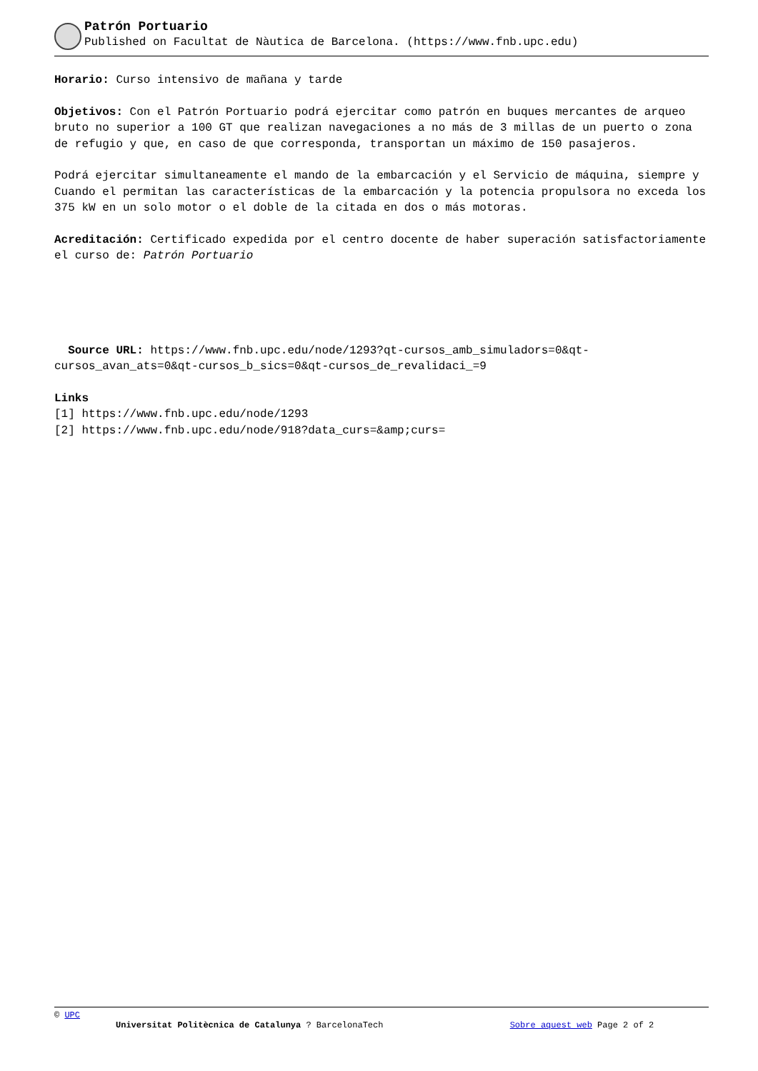Patrón Portuario
Published on Facultat de Nàutica de Barcelona. (https://www.fnb.upc.edu)
Horario: Curso intensivo de mañana y tarde
Objetivos: Con el Patrón Portuario podrá ejercitar como patrón en buques mercantes de arqueo bruto no superior a 100 GT que realizan navegaciones a no más de 3 millas de un puerto o zona de refugio y que, en caso de que corresponda, transportan un máximo de 150 pasajeros.
Podrá ejercitar simultaneamente el mando de la embarcación y el Servicio de máquina, siempre y Cuando el permitan las características de la embarcación y la potencia propulsora no exceda los 375 kW en un solo motor o el doble de la citada en dos o más motoras.
Acreditación: Certificado expedida por el centro docente de haber superación satisfactoriamente el curso de: Patrón Portuario
Source URL: https://www.fnb.upc.edu/node/1293?qt-cursos_amb_simuladors=0&qt-cursos_avan_ats=0&qt-cursos_b_sics=0&qt-cursos_de_revalidaci_=9
Links
[1] https://www.fnb.upc.edu/node/1293
[2] https://www.fnb.upc.edu/node/918?data_curs=&amp;curs=
© UPC
Universitat Politècnica de Catalunya ? BarcelonaTech Sobre aquest web Page 2 of 2